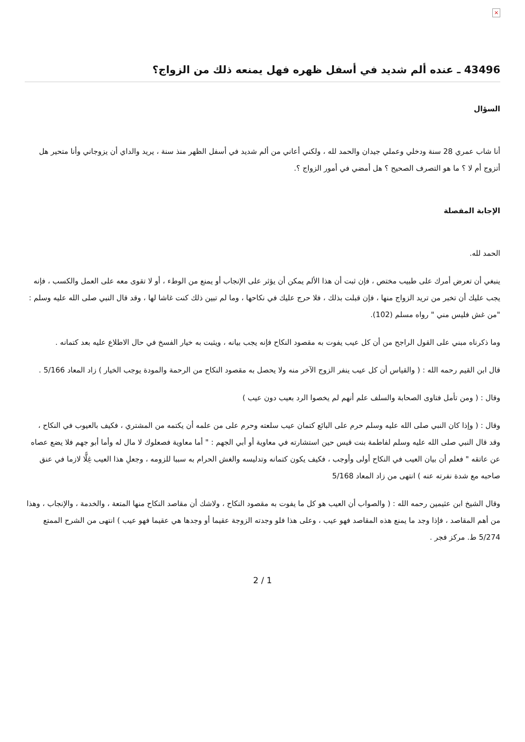×
43496 ـ عنده ألم شديد في أسفل ظهره فهل يمنعه ذلك من الزواج؟
السؤال
أنا شاب عمري 28 سنة ودخلي وعملي جيدان والحمد لله ، ولكني أعاني من ألم شديد في أسفل الظهر منذ سنة ، يريد والداي أن يزوجاني وأنا متحير هل أتزوج أم لا ؟ ما هو التصرف الصحيح ؟ هل أمضي في أمور الزواج ؟.
الإجابة المفصلة
الحمد لله.
ينبغي أن تعرض أمرك على طبيب مختص ، فإن ثبت أن هذا الألم يمكن أن يؤثر على الإنجاب أو يمنع من الوطء ، أو لا تقوى معه على العمل والكسب ، فإنه يجب عليك أن تخبر من تريد الزواج منها ، فإن قبلت بذلك ، فلا حرج عليك في نكاحها ، وما لم تبين ذلك كنت غاشا لها ، وقد قال النبي صلى الله عليه وسلم : "من غش فليس مني " رواه مسلم (102).
وما ذكرناه مبني على القول الراجح من أن كل عيب يفوت به مقصود النكاح فإنه يجب بيانه ، ويثبت به خيار الفسخ في حال الاطلاع عليه بعد كتمانه .
قال ابن القيم رحمه الله : ( والقياس أن كل عيب ينفر الزوج الآخر منه ولا يحصل به مقصود النكاح من الرحمة والمودة يوجب الخيار ) زاد المعاد 5/166 .
وقال : ( ومن تأمل فتاوى الصحابة والسلف علم أنهم لم يخصوا الرد بعيب دون عيب )
وقال : ( وإذا كان النبي صلى الله عليه وسلم حرم على البائع كتمان عيب سلعته وحرم على من علمه أن يكتمه من المشتري ، فكيف بالعيوب في النكاح ، وقد قال النبي صلى الله عليه وسلم لفاطمة بنت قيس حين استشارته في معاوية أو أبي الجهم : " أما معاوية فصعلوك لا مال له وأما أبو جهم فلا يضع عصاه عن عاتقه " فعلم أن بيان العيب في النكاح أولى وأوجب ، فكيف يكون كتمانه وتدليسه والغش الحرام به سببا للزومه ، وجعلِ هذا العيب غِلًّا لازما في عنق صاحبه مع شدة نفرته عنه ) انتهى من زاد المعاد 5/168
وقال الشيخ ابن عثيمين رحمه الله : ( والصواب أن العيب هو كل ما يفوت به مقصود النكاح ، ولاشك أن مقاصد النكاح منها المتعة ، والخدمة ، والإنجاب ، وهذا من أهم المقاصد ، فإذا وجد ما يمنع هذه المقاصد فهو عيب ، وعلى هذا فلو وجدته الزوجة عقيما أو وجدها هي عقيما فهو عيب ) انتهى من الشرح الممتع 5/274 ط. مركز فجر .
2 / 1